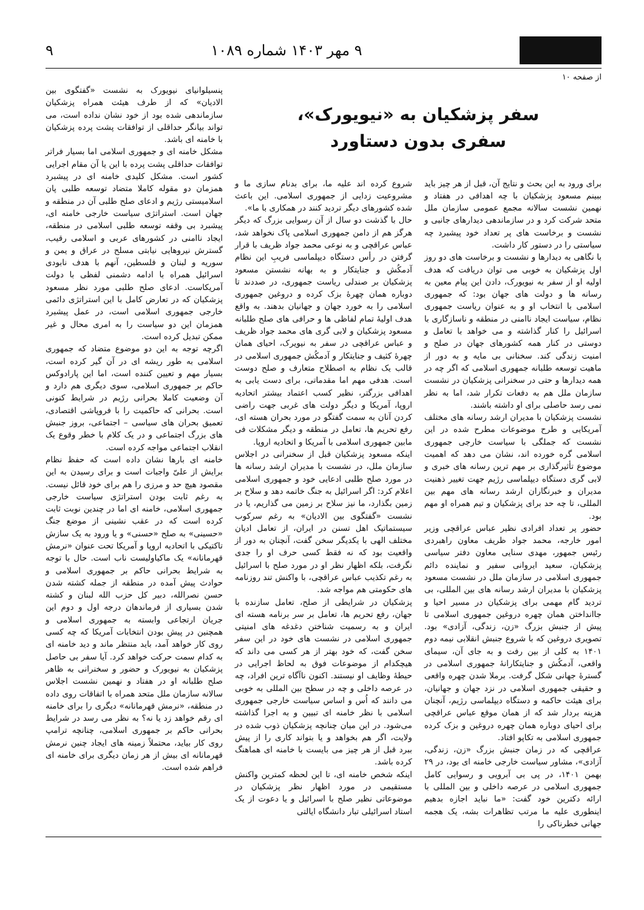۹ مهر ۱۴۰۳ شماره ۱۰۸۹ ۹
از صفحه ۱۰
سفر پزشکیان به «نیویورک»،
سفری بدون دستاورد
برای ورود به این بحث و نتایج آن، قبل از هر چیز باید ببینم مسعود پزشکیان با چه اهدافی در هفتاد و نهمین نشست سالانه مجمع عمومی سازمان ملل متحد شرکت کرد و در سازماندهی دیدارهای جانبی و نشست و برخاست های پر تعداد خود پیشبرد چه سیاستی را در دستور کار داشت.
با نگاهی به دیدارها و نشست و برخاست های دو روز اول پزشکیان به خوبی می توان دریافت که هدف اولیه او از سفر به نیویورک، دادن این پیام معین به رسانه ها و دولت های جهان بود: که جمهوری اسلامی با انتخاب او و به عنوان ریاست جمهوری نظام، سیاست ایجاد ناامنی در منطقه و ناسازگاری با اسرائیل را کنار گذاشته و می خواهد با تعامل و دوستی در کنار همه کشورهای جهان در صلح و امنیت زندگی کند. سخنانی بی مایه و به دور از ماهیت توسعه طلبانه جمهوری اسلامی که اگر چه در همه دیدارها و حتی در سخنرانی پزشکیان در نشست سازمان ملل هم به دفعات تکرار شد، اما به نظر نمی رسد حاصلی برای او داشته باشند.
نشست پزشکیان با مدیران ارشد رسانه های مختلف آمریکایی و طرح موضوعات مطرح شده در این نشست که جملگی با سیاست خارجی جمهوری اسلامی گره خورده اند، نشان می دهد که اهمیت موضوع تأثیرگذاری بر مهم ترین رسانه های خبری و لابی گری دستگاه دیپلماسی رژیم جهت تغییر ذهنیت مدیران و خبرنگاران ارشد رسانه های مهم بین المللی، تا چه حد برای پزشکیان و تیم همراه او مهم بود.
حضور پر تعداد افرادی نظیر عباس عراقچی وزیر امور خارجه، محمد جواد ظریف معاون راهبردی رئیس جمهور، مهدی سنایی معاون دفتر سیاسی پزشکیان، سعید ایروانی سفیر و نماینده دائم جمهوری اسلامی در سازمان ملل در نشست مسعود پزشکیان با مدیران ارشد رسانه های بین المللی، بی تردید گام مهمی برای پزشکیان در مسیر احیا و جاانداختن همان چهره دروغین جمهوری اسلامی تا پیش از جنبش بزرگ «زن، زندگی، آزادی» بود. تصویری دروغین که با شروع جنبش انقلابی نیمه دوم ۱۴۰۱ به کلی از بین رفت و به جای آن، سیمای واقعی، آدمکُش و جنایتکارانهٔ جمهوری اسلامی در گسترهٔ جهانی شکل گرفت. برملا شدن چهره واقعی و حقیقی جمهوری اسلامی در نزد جهان و جهانیان، برای هیئت حاکمه و دستگاه دیپلماسی رژیم، آنچنان هزینه بردار شد که از همان موقع عباس عراقچی برای احیای دوباره همان چهره دروغین و بزک کرده جمهوری اسلامی به تکاپو افتاد.
عراقچی که در زمان جنبش بزرگ «زن، زندگی، آزادی»، مشاور سیاست خارجی خامنه ای بود، در ۲۹ بهمن ۱۴۰۱، در پی بی آبرویی و رسوایی کامل جمهوری اسلامی در عرصه داخلی و بین المللی با ارائه دکترین خود گفت: «ما نباید اجازه بدهیم اینطوری علیه ما مرتب تظاهرات بشه، یک هجمه جهانی خطرناکی را
شروع کرده اند علیه ما، برای بدنام سازی ما و مشروعیت زدایی از جمهوری اسلامی. این باعث شده کشورهای دیگر تردید کنند در همکاری با ما».
حال با گذشت دو سال از آن رسوایی بزرگ که دیگر هرگز هم از دامن جمهوری اسلامی پاک نخواهد شد، عباس عراقچی و به نوعی محمد جواد ظریف با قرار گرفتن در رأس دستگاه دیپلماسی فریبِ این نظام آدمکُش و جنایتکار و به بهانه نشستن مسعود پزشکیان بر صندلی ریاست جمهوری، در صددند تا دوباره همان چهرهٔ بزک کرده و دروغین جمهوری اسلامی را به خورد جهان و جهانیان بدهند. به واقع هدف اولیهٔ تمام لفاظی ها و حرافی های صلح طلبانه مسعود پزشکیان و لابی گری های محمد جواد ظریف و عباس عراقچی در سفر به نیویرک، احیای همان چهرهٔ کثیف و جنایتکار و آدمکُش جمهوری اسلامی در قالب یک نظام به اصطلاح متعارف و صلح دوست است. هدفی مهم اما مقدماتی، برای دست یابی به اهدافی بزرگتر، نظیر کسب اعتماد بیشتر اتحادیه اروپا، آمریکا و دیگر دولت های غربی جهت راضی کردن آنان به سمت گفتگو در مورد بحران هسته ای، رفع تحریم ها، تعامل در منطقه و دیگر مشکلات فی مابین جمهوری اسلامی با آمریکا و اتحادیه اروپا.
اینکه مسعود پزشکیان قبل از سخنرانی در اجلاس سازمان ملل، در نشست با مدیران ارشد رسانه ها در مورد صلح طلبی ادعایی خود و جمهوری اسلامی اعلام کرد: اگر اسرائیل به جنگ خاتمه دهد و سلاح بر زمین بگذارد، ما نیز سلاح بر زمین می گذاریم، یا در نشست «گفتگوی بین الادیان» به رغم سرکوب سیستماتیک اهل تسنن در ایران، از تعامل ادیان مختلف الهی با یکدیگر سخن گفت، آنچنان به دور از واقعیت بود که نه فقط کسی حرف او را جدی نگرفت، بلکه اظهار نظر او در مورد صلح با اسرائیل به رغم تکذیب عباس عراقچی، با واکنش تند روزنامه های حکومتی هم مواجه شد.
پزشکیان در شرایطی از صلح، تعامل سازنده با جهان، رفع تحریم ها، تعامل بر سر برنامه هسته ای ایران و به رسمیت شناختن دغدغه های امنیتی جمهوری اسلامی در نشست های خود در این سفر سخن گفت، که خود بهتر از هر کسی می داند که هیچکدام از موضوعات فوق به لحاظ اجرایی در حیطهٔ وظایف او نیستند. اکنون ناآگاه ترین افراد، چه در عرصه داخلی و چه در سطح بین المللی به خوبی می دانند که اُس و اساس سیاست خارجی جمهوری اسلامی با نظر خامنه ای تبیین و به اجرا گذاشته می‌شود. در این میان چنانچه پزشکیان ذوب شده در ولایت، اگر هم بخواهد و یا بتواند کاری را از پیش ببرد قبل از هر چیز می بایست با خامنه ای هماهنگ کرده باشد.
اینکه شخص خامنه ای، تا این لحظه کمترین واکنش مستقیمی در مورد اظهار نظر پزشکیان در موضوعاتی نظیر صلح با اسرائیل و یا دعوت از یک استاد اسرائیلی تبار دانشگاه ایالتی
پنسیلوانیای نیویورک به نشست «گفتگوی بین الادیان» که از طرف هیئت همراه پزشکیان سازماندهی شده بود از خود نشان نداده است، می تواند بیانگر حداقلی از توافقات پشت پرده پزشکیان با خامنه ای باشد.
مشکل خامنه ای و جمهوری اسلامی اما بسیار فراتر توافقات حداقلی پشت پرده با این یا آن مقام اجرایی کشور است. مشکل کلیدی خامنه ای در پیشبرد همزمان دو مقوله کاملا متضاد توسعه طلبی پان اسلامیستی رژیم و ادعای صلح طلبی آن در منطقه و جهان است. استراتژی سیاست خارجی خامنه ای، پیشبرد بی وقفه توسعه طلبی اسلامی در منطقه، ایجاد ناامنی در کشورهای عربی و اسلامی رقیب، گسترش نیروهایی نیابتی مسلح در عراق و یمن و سوریه و لبنان و فلسطین، آنهم با هدف نابودی اسرائیل همراه با ادامه دشمنی لفظی با دولت آمریکاست. ادعای صلح طلبی مورد نظر مسعود پزشکیان که در تعارض کامل با این استراتژی دائمی خارجی جمهوری اسلامی است، در عمل پیشبرد همزمان این دو سیاست را به امری محال و غیر ممکن تبدیل کرده است.
اگرچه توجه به این دو موضوع متضاد که جمهوری اسلامی به طور ریشه ای در آن گیر کرده است، بسیار مهم و تعیین کننده است، اما این پارادوکس حاکم بر جمهوری اسلامی، سوی دیگری هم دارد و آن وضعیت کاملا بحرانی رژیم در شرایط کنونی است. بحرانی که حاکمیت را با فروپاشی اقتصادی، تعمیق بحران های سیاسی – اجتماعی، بروز جنبش های بزرگ اجتماعی و در یک کلام با خطر وقوع یک انقلاب اجتماعی مواجه کرده است.
خامنه ای بارها نشان داده است که حفظ نظام برایش از علىّ واجبات است و برای رسیدن به این مقصود هیچ حد و مرزی را هم برای خود قائل نیست. به رغم ثابت بودن استراتژی سیاست خارجی جمهوری اسلامی، خامنه ای اما در چندین نوبت ثابت کرده است که در عقب نشینی از موضع جنگ «حسینی» به صلح «حسنی» و یا ورود به یک سازش تاکتیکی با اتحادیه اروپا و آمریکا تحت عنوان «نرمش قهرمانانه» یک ماکیاولیست ناب است. حال با توجه به شرایط بحرانی حاکم بر جمهوری اسلامی و حوادث پیش آمده در منطقه از جمله کشته شدن حسن نصرالله، دبیر کل حزب الله لبنان و کشته شدن بسیاری از فرماندهان درجه اول و دوم این جریان ارتجاعی وابسته به جمهوری اسلامی و همچنین در پیش بودن انتخابات آمریکا که چه کسی روی کار خواهد آمد، باید منتظر ماند و دید خامنه ای به کدام سمت حرکت خواهد کرد. آیا سفر بی حاصل پزشکیان به نیویورک و حضور و سخنرانی به ظاهر صلح طلبانه او در هفتاد و نهمین نشست اجلاس سالانه سازمان ملل متحد همراه با اتفاقات روی داده در منطقه، «نرمش قهرمانانه» دیگری را برای خامنه ای رقم خواهد زد یا نه؟ به نظر می رسد در شرایط بحرانی حاکم بر جمهوری اسلامی، چنانچه ترامپ روی کار بیاید، محتملاً زمینه های ایجاد چنین نرمش قهرمانانه ای بیش از هر زمان دیگری برای خامنه ای فراهم شده است.